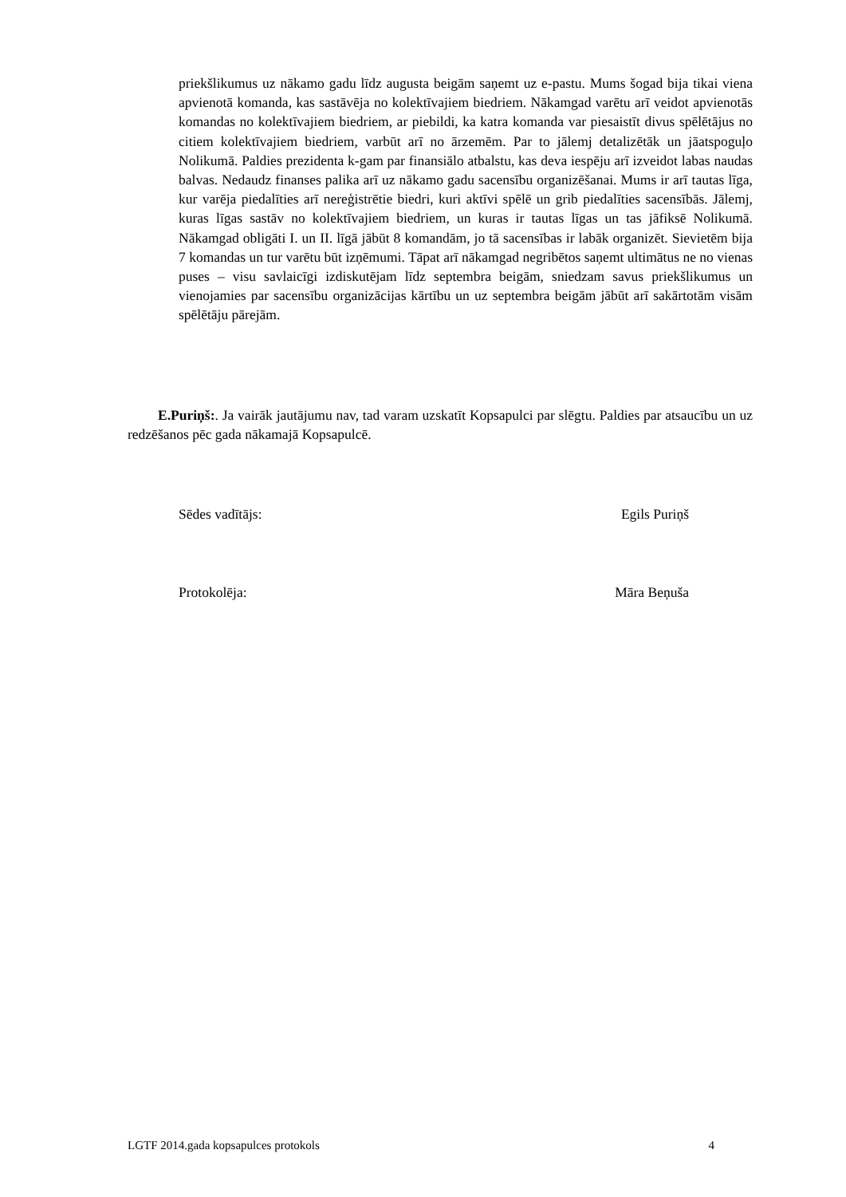priekšlikumus uz nākamo gadu līdz augusta beigām saņemt uz e-pastu. Mums šogad bija tikai viena apvienotā komanda, kas sastāvēja no kolektīvajiem biedriem. Nākamgad varētu arī veidot apvienotās komandas no kolektīvajiem biedriem, ar piebildi, ka katra komanda var piesaistīt divus spēlētājus no citiem kolektīvajiem biedriem, varbūt arī no ārzemēm. Par to jālemj detalizētāk un jāatspoguļo Nolikumā. Paldies prezidenta k-gam par finansiālo atbalstu, kas deva iespēju arī izveidot labas naudas balvas. Nedaudz finanses palika arī uz nākamo gadu sacensību organizēšanai. Mums ir arī tautas līga, kur varēja piedalīties arī nereģistrētie biedri, kuri aktīvi spēlē un grib piedalīties sacensībās. Jālemj, kuras līgas sastāv no kolektīvajiem biedriem, un kuras ir tautas līgas un tas jāfiksē Nolikumā. Nākamgad obligāti I. un II. līgā jābūt 8 komandām, jo tā sacensības ir labāk organizēt. Sievietēm bija 7 komandas un tur varētu būt izņēmumi. Tāpat arī nākamgad negribētos saņemt ultimātus ne no vienas puses – visu savlaicīgi izdiskutējam līdz septembra beigām, sniedzam savus priekšlikumus un vienojamies par sacensību organizācijas kārtību un uz septembra beigām jābūt arī sakārtotām visām spēlētāju pārejām.
E.Puriņš:. Ja vairāk jautājumu nav, tad varam uzskatīt Kopsapulci par slēgtu. Paldies par atsaucību un uz redzēšanos pēc gada nākamajā Kopsapulcē.
Sēdes vadītājs: Egils Puriņš
Protokolēja: Māra Beņuša
LGTF 2014.gada kopsapulces protokols 4